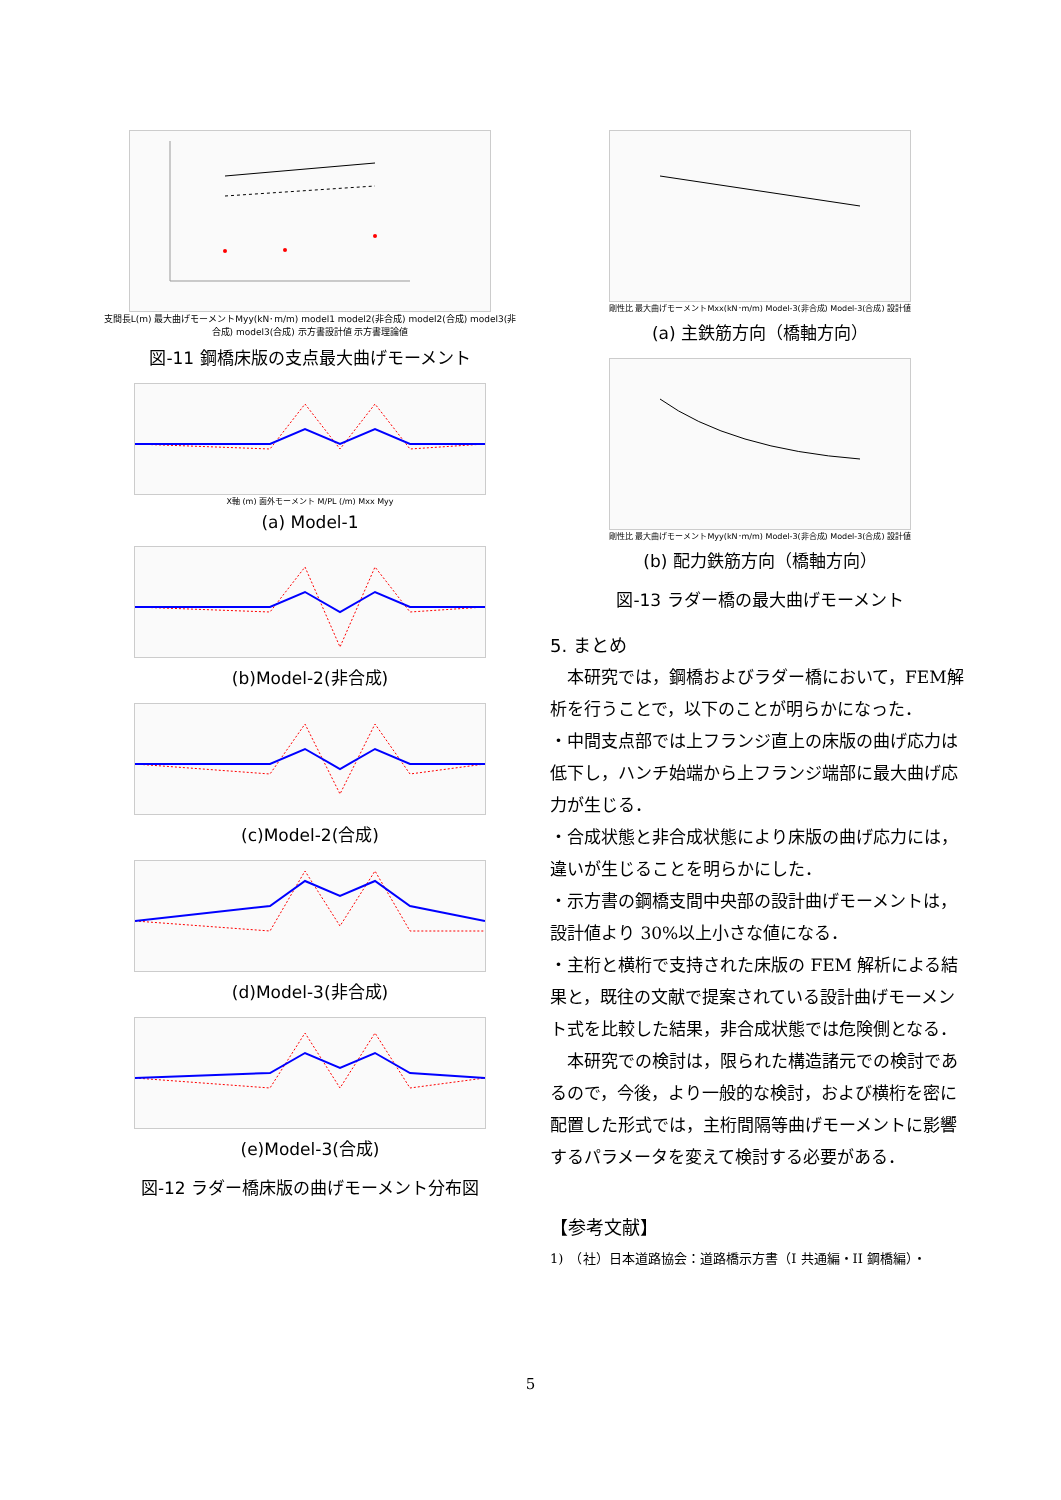支間長L(m) 最大曲げモーメントMyy(kN･m/m) model1 model2(非合成) model2(合成) model3(非合成) model3(合成) 示方書設計値 示方書理論値
図-11 鋼橋床版の支点最大曲げモーメント
X軸 (m) 面外モーメント M/PL (/m) Mxx Myy
(a) Model-1
(b)Model-2(非合成)
(c)Model-2(合成)
(d)Model-3(非合成)
(e)Model-3(合成)
図-12 ラダー橋床版の曲げモーメント分布図
剛性比 最大曲げモーメントMxx(kN･m/m) Model-3(非合成) Model-3(合成) 設計値
(a) 主鉄筋方向（橋軸方向）
剛性比 最大曲げモーメントMyy(kN･m/m) Model-3(非合成) Model-3(合成) 設計値
(b) 配力鉄筋方向（橋軸方向）
図-13 ラダー橋の最大曲げモーメント
5. まとめ
　本研究では，鋼橋およびラダー橋において，FEM解析を行うことで，以下のことが明らかになった．
・中間支点部では上フランジ直上の床版の曲げ応力は低下し，ハンチ始端から上フランジ端部に最大曲げ応力が生じる．
・合成状態と非合成状態により床版の曲げ応力には，違いが生じることを明らかにした．
・示方書の鋼橋支間中央部の設計曲げモーメントは，設計値より 30%以上小さな値になる．
・主桁と横桁で支持された床版の FEM 解析による結果と，既往の文献で提案されている設計曲げモーメント式を比較した結果，非合成状態では危険側となる．
　本研究での検討は，限られた構造諸元での検討であるので，今後，より一般的な検討，および横桁を密に配置した形式では，主桁間隔等曲げモーメントに影響するパラメータを変えて検討する必要がある．
【参考文献】
1)　（社）日本道路協会：道路橋示方書（I 共通編・II 鋼橋編）・
5